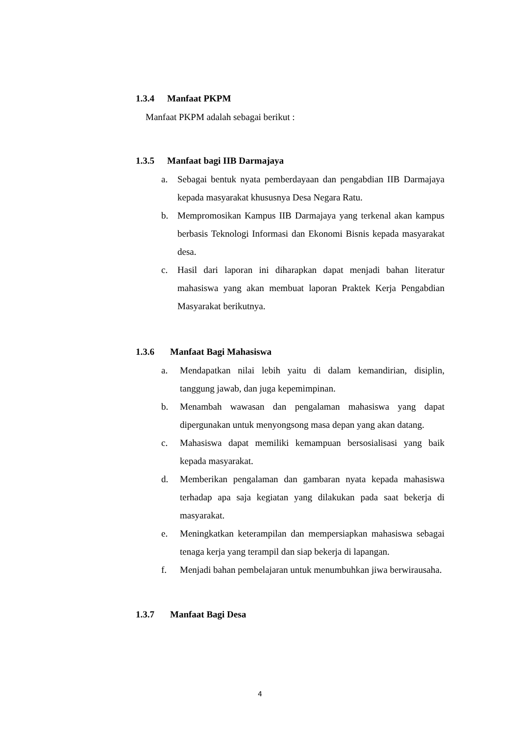1.3.4 Manfaat PKPM
Manfaat PKPM adalah sebagai berikut :
1.3.5 Manfaat bagi IIB Darmajaya
a. Sebagai bentuk nyata pemberdayaan dan pengabdian IIB Darmajaya kepada masyarakat khususnya Desa Negara Ratu.
b. Mempromosikan Kampus IIB Darmajaya yang terkenal akan kampus berbasis Teknologi Informasi dan Ekonomi Bisnis kepada masyarakat desa.
c. Hasil dari laporan ini diharapkan dapat menjadi bahan literatur mahasiswa yang akan membuat laporan Praktek Kerja Pengabdian Masyarakat berikutnya.
1.3.6 Manfaat Bagi Mahasiswa
a. Mendapatkan nilai lebih yaitu di dalam kemandirian, disiplin, tanggung jawab, dan juga kepemimpinan.
b. Menambah wawasan dan pengalaman mahasiswa yang dapat dipergunakan untuk menyongsong masa depan yang akan datang.
c. Mahasiswa dapat memiliki kemampuan bersosialisasi yang baik kepada masyarakat.
d. Memberikan pengalaman dan gambaran nyata kepada mahasiswa terhadap apa saja kegiatan yang dilakukan pada saat bekerja di masyarakat.
e. Meningkatkan keterampilan dan mempersiapkan mahasiswa sebagai tenaga kerja yang terampil dan siap bekerja di lapangan.
f. Menjadi bahan pembelajaran untuk menumbuhkan jiwa berwirausaha.
1.3.7 Manfaat Bagi Desa
4